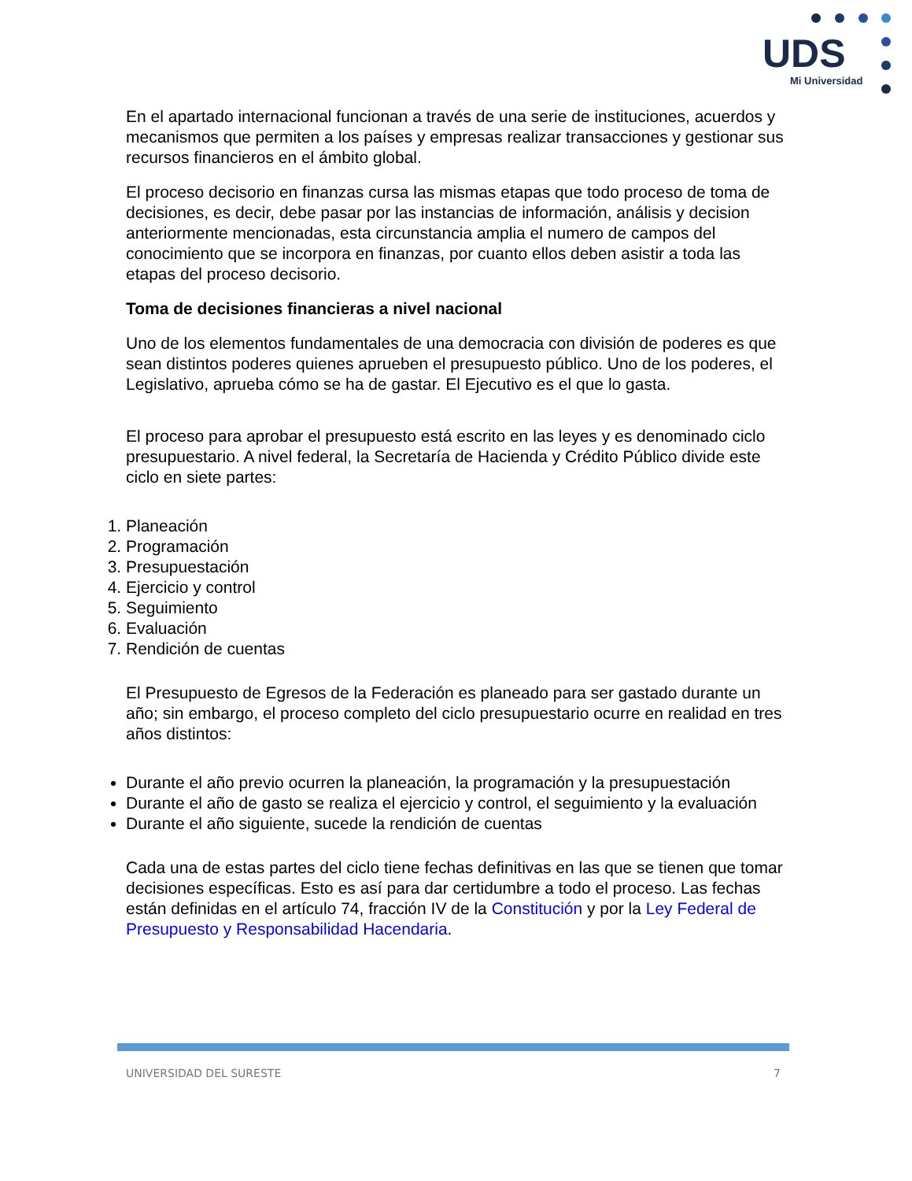UDS
Mi Universidad
En el apartado internacional funcionan a través de una serie de instituciones, acuerdos y mecanismos que permiten a los países y empresas realizar transacciones y gestionar sus recursos financieros en el ámbito global.
El proceso decisorio en finanzas cursa las mismas etapas que todo proceso de toma de decisiones, es decir, debe pasar por las instancias de información, análisis y decision anteriormente mencionadas, esta circunstancia amplia el numero de campos del conocimiento que se incorpora en finanzas, por cuanto ellos deben asistir a toda las etapas del proceso decisorio.
Toma de decisiones financieras a nivel nacional
Uno de los elementos fundamentales de una democracia con división de poderes es que sean distintos poderes quienes aprueben el presupuesto público. Uno de los poderes, el Legislativo, aprueba cómo se ha de gastar. El Ejecutivo es el que lo gasta.
El proceso para aprobar el presupuesto está escrito en las leyes y es denominado ciclo presupuestario. A nivel federal, la Secretaría de Hacienda y Crédito Público divide este ciclo en siete partes:
1. Planeación
2. Programación
3. Presupuestación
4. Ejercicio y control
5. Seguimiento
6. Evaluación
7. Rendición de cuentas
El Presupuesto de Egresos de la Federación es planeado para ser gastado durante un año; sin embargo, el proceso completo del ciclo presupuestario ocurre en realidad en tres años distintos:
Durante el año previo ocurren la planeación, la programación y la presupuestación
Durante el año de gasto se realiza el ejercicio y control, el seguimiento y la evaluación
Durante el año siguiente, sucede la rendición de cuentas
Cada una de estas partes del ciclo tiene fechas definitivas en las que se tienen que tomar decisiones específicas. Esto es así para dar certidumbre a todo el proceso. Las fechas están definidas en el artículo 74, fracción IV de la Constitución y por la Ley Federal de Presupuesto y Responsabilidad Hacendaria.
UNIVERSIDAD DEL SURESTE 7